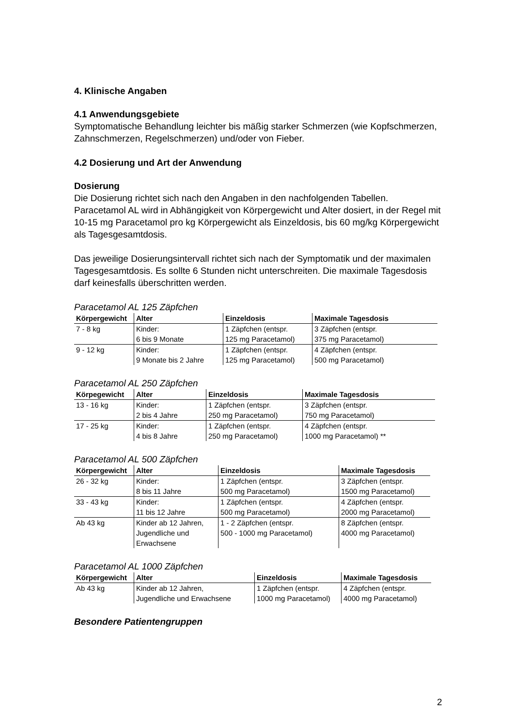4. Klinische Angaben
4.1 Anwendungsgebiete
Symptomatische Behandlung leichter bis mäßig starker Schmerzen (wie Kopfschmerzen, Zahnschmerzen, Regelschmerzen) und/oder von Fieber.
4.2 Dosierung und Art der Anwendung
Dosierung
Die Dosierung richtet sich nach den Angaben in den nachfolgenden Tabellen. Paracetamol AL wird in Abhängigkeit von Körpergewicht und Alter dosiert, in der Regel mit 10-15 mg Paracetamol pro kg Körpergewicht als Einzeldosis, bis 60 mg/kg Körpergewicht als Tagesgesamtdosis.
Das jeweilige Dosierungsintervall richtet sich nach der Symptomatik und der maximalen Tagesgesamtdosis. Es sollte 6 Stunden nicht unterschreiten. Die maximale Tagesdosis darf keinesfalls überschritten werden.
Paracetamol AL 125 Zäpfchen
| Körpergewicht | Alter | Einzeldosis | Maximale Tagesdosis |
| --- | --- | --- | --- |
| 7 - 8 kg | Kinder: 6 bis 9 Monate | 1 Zäpfchen (entspr. 125 mg Paracetamol) | 3 Zäpfchen (entspr. 375 mg Paracetamol) |
| 9 - 12 kg | Kinder: 9 Monate bis 2 Jahre | 1 Zäpfchen (entspr. 125 mg Paracetamol) | 4 Zäpfchen (entspr. 500 mg Paracetamol) |
Paracetamol AL 250 Zäpfchen
| Körpegewicht | Alter | Einzeldosis | Maximale Tagesdosis |
| --- | --- | --- | --- |
| 13 - 16 kg | Kinder: 2 bis 4 Jahre | 1 Zäpfchen (entspr. 250 mg Paracetamol) | 3 Zäpfchen (entspr. 750 mg Paracetamol) |
| 17 - 25 kg | Kinder: 4 bis 8 Jahre | 1 Zäpfchen (entspr. 250 mg Paracetamol) | 4 Zäpfchen (entspr. 1000 mg Paracetamol) ** |
Paracetamol AL 500 Zäpfchen
| Körpergewicht | Alter | Einzeldosis | Maximale Tagesdosis |
| --- | --- | --- | --- |
| 26 - 32 kg | Kinder: 8 bis 11 Jahre | 1 Zäpfchen (entspr. 500 mg Paracetamol) | 3 Zäpfchen (entspr. 1500 mg Paracetamol) |
| 33 - 43 kg | Kinder: 11 bis 12 Jahre | 1 Zäpfchen (entspr. 500 mg Paracetamol) | 4 Zäpfchen (entspr. 2000 mg Paracetamol) |
| Ab 43 kg | Kinder ab 12 Jahren, Jugendliche und Erwachsene | 1 - 2 Zäpfchen (entspr. 500 - 1000 mg Paracetamol) | 8 Zäpfchen (entspr. 4000 mg Paracetamol) |
Paracetamol AL 1000 Zäpfchen
| Körpergewicht | Alter | Einzeldosis | Maximale Tagesdosis |
| --- | --- | --- | --- |
| Ab 43 kg | Kinder ab 12 Jahren, Jugendliche und Erwachsene | 1 Zäpfchen (entspr. 1000 mg Paracetamol) | 4 Zäpfchen (entspr. 4000 mg Paracetamol) |
Besondere Patientengruppen
2